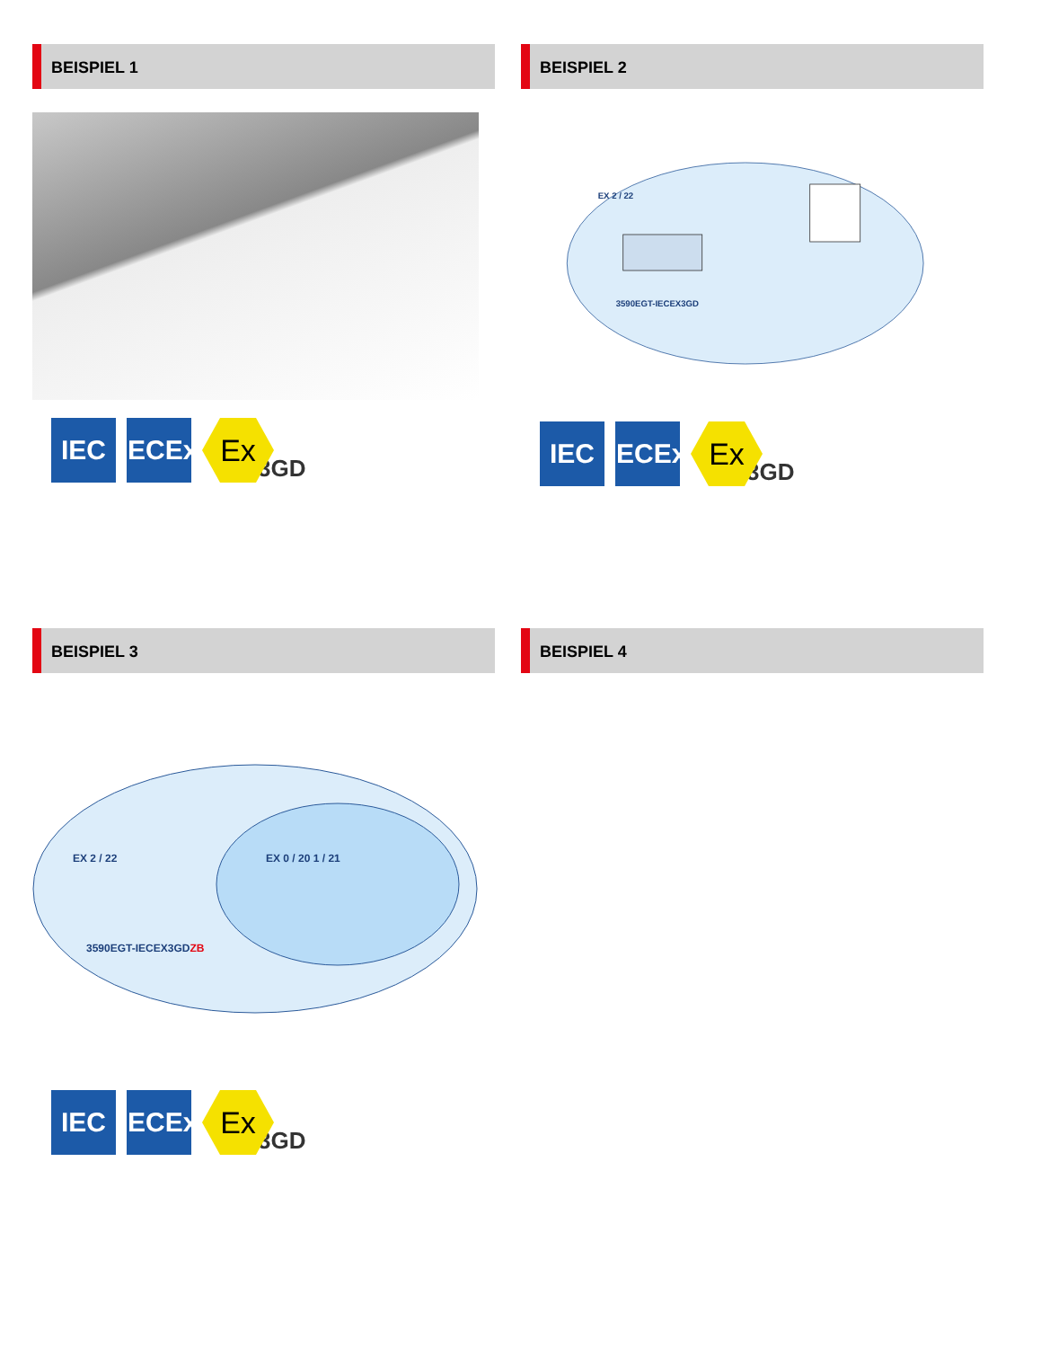BEISPIEL 1
IEC
IECEx
Ex
3GD
BEISPIEL 2
EX 2 / 22
3590EGT-IECEX3GD
IEC
IECEx
Ex
3GD
BEISPIEL 3
EX 2 / 22
EX 0 / 20 1 / 21
3590EGT-IECEX3GDZB
IEC
IECEx
Ex
3GD
BEISPIEL 4